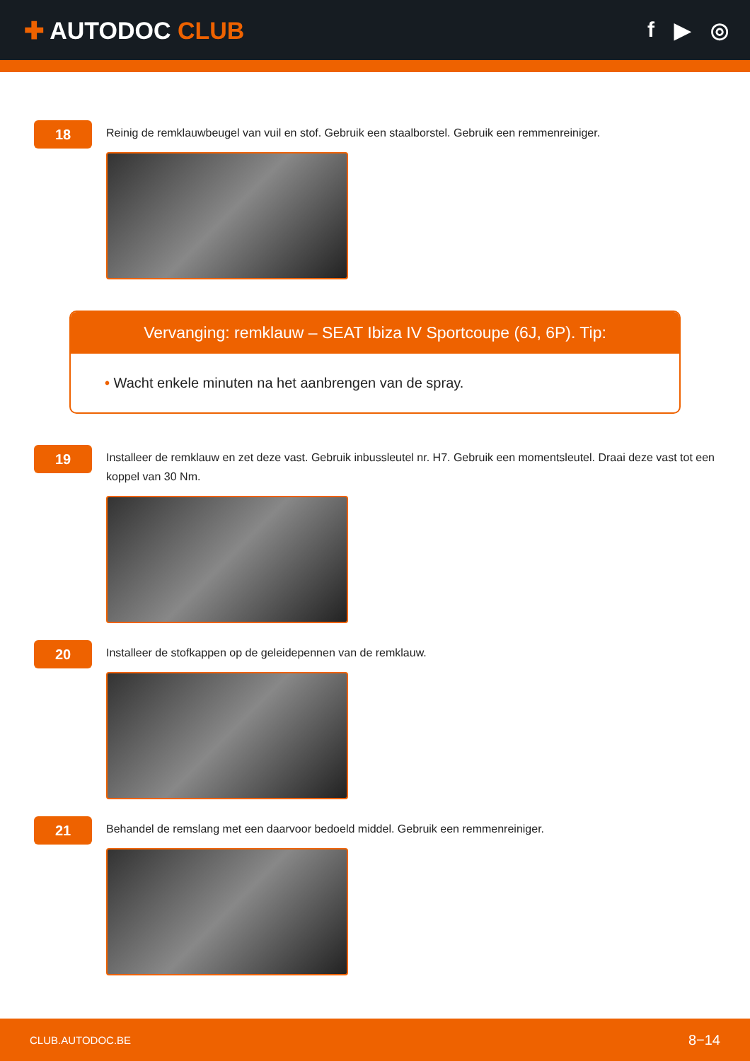✚ AUTODOC CLUB f ▶ ◎
18
Reinig de remklauwbeugel van vuil en stof. Gebruik een staalborstel. Gebruik een remmenreiniger.
Vervanging: remklauw – SEAT Ibiza IV Sportcoupe (6J, 6P). Tip:
• Wacht enkele minuten na het aanbrengen van de spray.
19
Installeer de remklauw en zet deze vast. Gebruik inbussleutel nr. H7. Gebruik een momentsleutel. Draai deze vast tot een koppel van 30 Nm.
20
Installeer de stofkappen op de geleidepennen van de remklauw.
21
Behandel de remslang met een daarvoor bedoeld middel. Gebruik een remmenreiniger.
CLUB.AUTODOC.BE 8−14